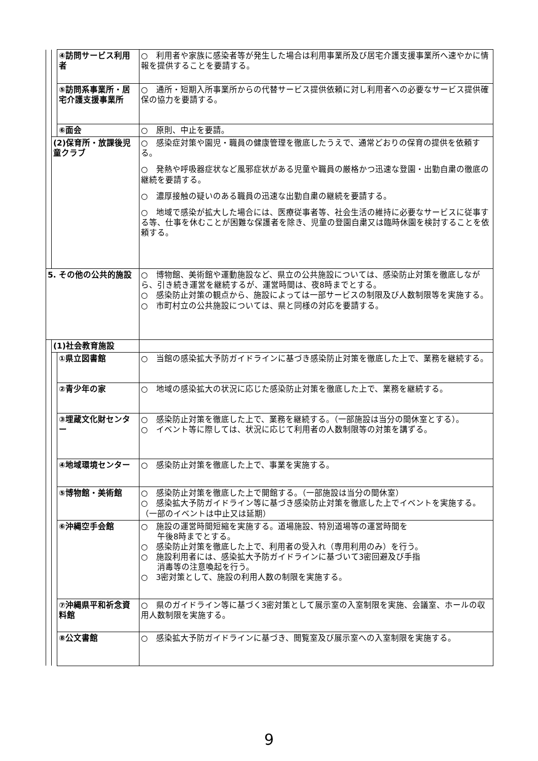| | | ④訪問サービス利用者 | ○ 利用者や家族に感染者等が発生した場合は利用事業所及び居宅介護支援事業所へ速やかに情報を提供することを要請する。 |
| | | ⑤訪問系事業所・居宅介護支援事業所 | ○ 通所・短期入所事業所からの代替サービス提供依頼に対し利用者への必要なサービス提供確保の協力を要請する。 |
| | | ⑥面会 | ○ 原則、中止を要請。 |
| | (2)保育所・放課後児童クラブ | | ○ 感染症対策や園児・職員の健康管理を徹底したうえで、通常どおりの保育の提供を依頼する。 ○ 発熱や呼吸器症状など風邪症状がある児童や職員の厳格かつ迅速な登園・出勤自粛の徹底の継続を要請する。 ○ 濃厚接触の疑いのある職員の迅速な出勤自粛の継続を要請する。 ○ 地域で感染が拡大した場合には、医療従事者等、社会生活の維持に必要なサービスに従事する等、仕事を休むことが困難な保護者を除き、児童の登園自粛又は臨時休園を検討することを依頼する。 |
| 5. その他の公共的施設 | | | ○ 博物館、美術館や運動施設など、県立の公共施設については、感染防止対策を徹底しながら、引き続き運営を継続するが、運営時間は、夜8時までとする。 ○ 感染防止対策の観点から、施設によっては一部サービスの制限及び人数制限等を実施する。 ○ 市町村立の公共施設については、県と同様の対応を要請する。 |
| | (1)社会教育施設 | | |
| | | ①県立図書館 | ○ 当館の感染拡大予防ガイドラインに基づき感染防止対策を徹底した上で、業務を継続する。 |
| | | ②青少年の家 | ○ 地域の感染拡大の状況に応じた感染防止対策を徹底した上で、業務を継続する。 |
| | | ③埋蔵文化財センター | ○ 感染防止対策を徹底した上で、業務を継続する。（一部施設は当分の間休室とする）。 ○ イベント等に際しては、状況に応じて利用者の人数制限等の対策を講ずる。 |
| | | ④地域環境センター | ○ 感染防止対策を徹底した上で、事業を実施する。 |
| | | ⑤博物館・美術館 | ○ 感染防止対策を徹底した上で開館する。（一部施設は当分の間休室） ○ 感染拡大予防ガイドライン等に基づき感染防止対策を徹底した上でイベントを実施する。（一部のイベントは中止又は延期） |
| | | ⑥沖縄空手会館 | ○ 施設の運営時間短縮を実施する。道場施設、特別道場等の運営時間を 午後8時までとする。 ○ 感染防止対策を徹底した上で、利用者の受入れ（専用利用のみ）を行う。 ○ 施設利用者には、感染拡大予防ガイドラインに基づいて3密回避及び手指 消毒等の注意喚起を行う。 ○ 3密対策として、施設の利用人数の制限を実施する。 |
| | | ⑦沖縄県平和祈念資料館 | ○ 県のガイドライン等に基づく3密対策として展示室の入室制限を実施、会議室、ホールの収用人数制限を実施する。 |
| | | ⑧公文書館 | ○ 感染拡大予防ガイドラインに基づき、閲覧室及び展示室への入室制限を実施する。 |
9